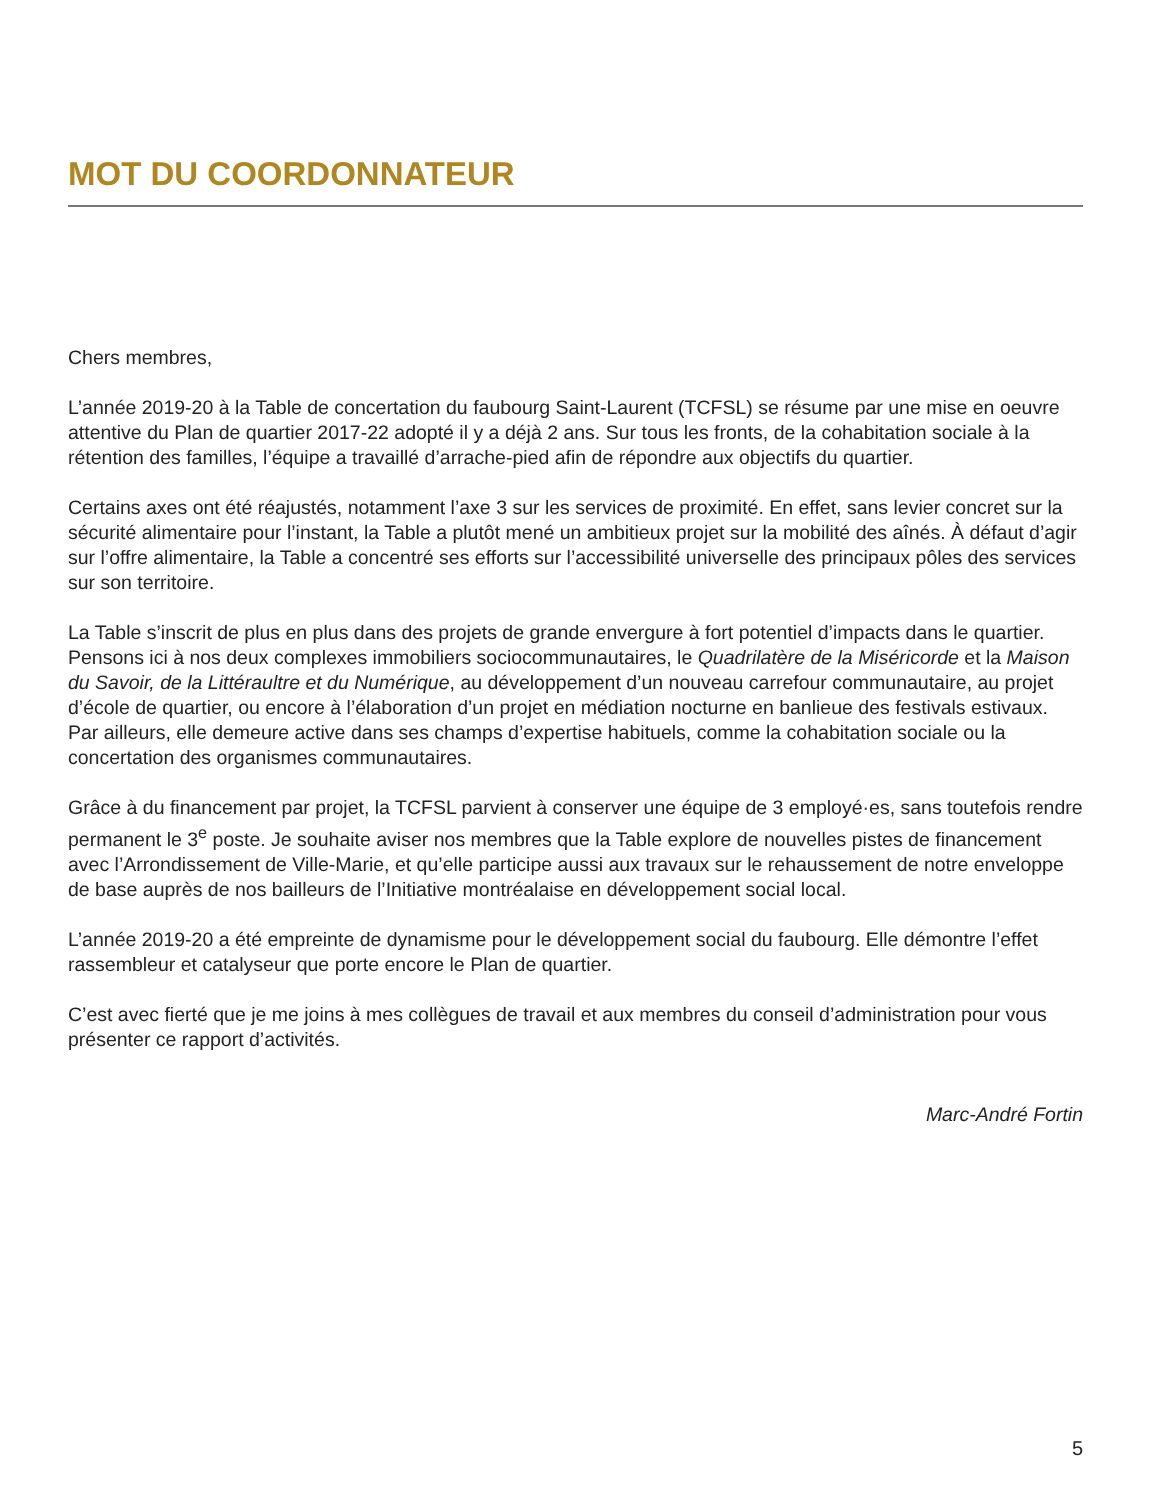MOT DU COORDONNATEUR
Chers membres,
L’année 2019-20 à la Table de concertation du faubourg Saint-Laurent (TCFSL) se résume par une mise en oeuvre attentive du Plan de quartier 2017-22 adopté il y a déjà 2 ans. Sur tous les fronts, de la cohabitation sociale à la rétention des familles, l’équipe a travaillé d’arrache-pied afin de répondre aux objectifs du quartier.
Certains axes ont été réajustés, notamment l’axe 3 sur les services de proximité. En effet, sans levier concret sur la sécurité alimentaire pour l’instant, la Table a plutôt mené un ambitieux projet sur la mobilité des aînés. À défaut d’agir sur l’offre alimentaire, la Table a concentré ses efforts sur l’accessibilité universelle des principaux pôles des services sur son territoire.
La Table s’inscrit de plus en plus dans des projets de grande envergure à fort potentiel d’impacts dans le quartier. Pensons ici à nos deux complexes immobiliers sociocommunautaires, le Quadrilatère de la Miséricorde et la Maison du Savoir, de la Littéraultre et du Numérique, au développement d’un nouveau carrefour communautaire, au projet d’école de quartier, ou encore à l’élaboration d’un projet en médiation nocturne en banlieue des festivals estivaux. Par ailleurs, elle demeure active dans ses champs d’expertise habituels, comme la cohabitation sociale ou la concertation des organismes communautaires.
Grâce à du financement par projet, la TCFSL parvient à conserver une équipe de 3 employé·es, sans toutefois rendre permanent le 3<sup>e</sup> poste. Je souhaite aviser nos membres que la Table explore de nouvelles pistes de financement avec l’Arrondissement de Ville-Marie, et qu’elle participe aussi aux travaux sur le rehaussement de notre enveloppe de base auprès de nos bailleurs de l’Initiative montréalaise en développement social local.
L’année 2019-20 a été empreinte de dynamisme pour le développement social du faubourg. Elle démontre l’effet rassembleur et catalyseur que porte encore le Plan de quartier.
C’est avec fierté que je me joins à mes collègues de travail et aux membres du conseil d’administration pour vous présenter ce rapport d’activités.
Marc-André Fortin
5